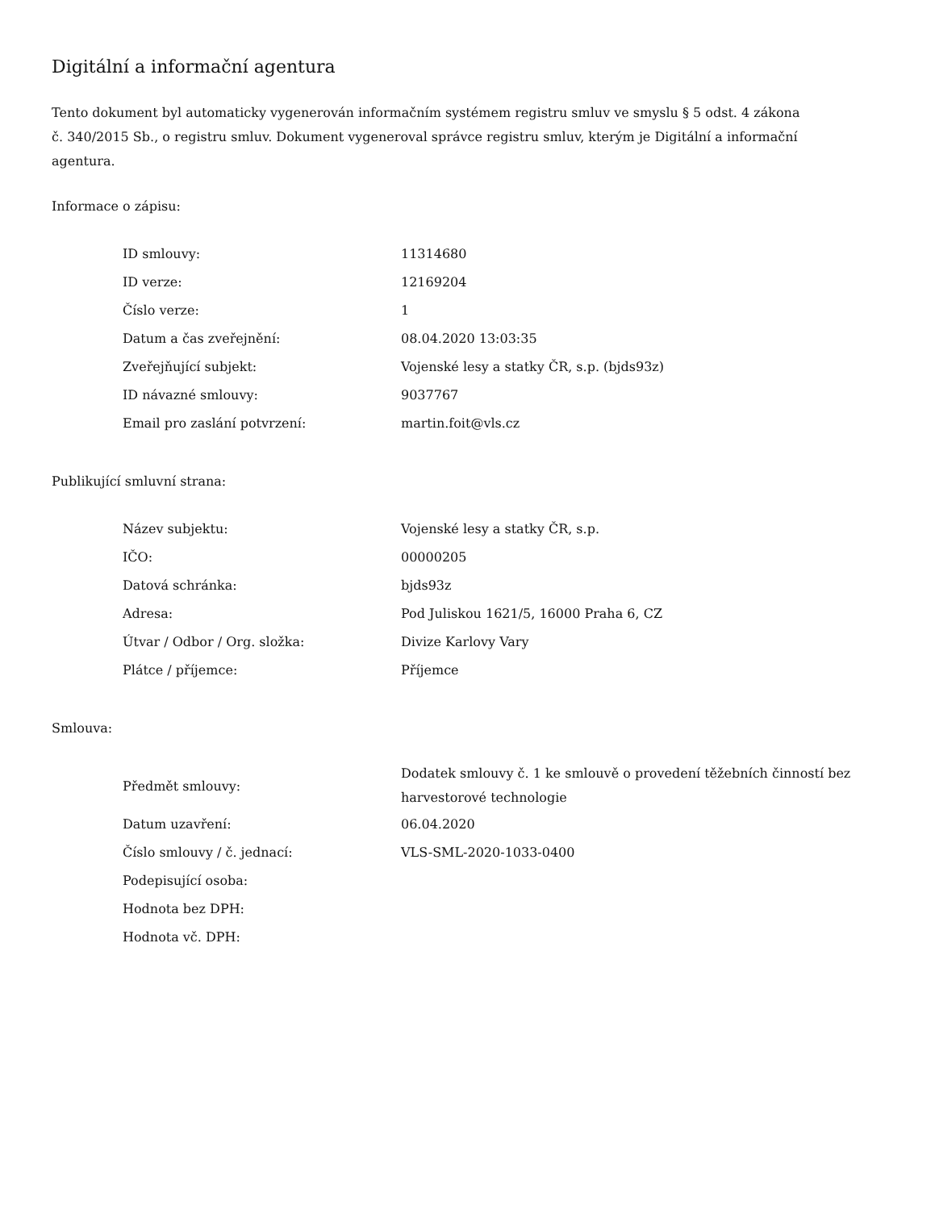Digitální a informační agentura
Tento dokument byl automaticky vygenerován informačním systémem registru smluv ve smyslu § 5 odst. 4 zákona
č. 340/2015 Sb., o registru smluv. Dokument vygeneroval správce registru smluv, kterým je Digitální a informační agentura.
Informace o zápisu:
| ID smlouvy: | 11314680 |
| ID verze: | 12169204 |
| Číslo verze: | 1 |
| Datum a čas zveřejnění: | 08.04.2020 13:03:35 |
| Zveřejňující subjekt: | Vojenské lesy a statky ČR, s.p. (bjds93z) |
| ID návazné smlouvy: | 9037767 |
| Email pro zaslání potvrzení: | martin.foit@vls.cz |
Publikující smluvní strana:
| Název subjektu: | Vojenské lesy a statky ČR, s.p. |
| IČO: | 00000205 |
| Datová schránka: | bjds93z |
| Adresa: | Pod Juliskou 1621/5, 16000 Praha 6, CZ |
| Útvar / Odbor / Org. složka: | Divize Karlovy Vary |
| Plátce / příjemce: | Příjemce |
Smlouva:
| Předmět smlouvy: | Dodatek smlouvy č. 1 ke smlouvě o provedení těžebních činností bez harvestorové technologie |
| Datum uzavření: | 06.04.2020 |
| Číslo smlouvy / č. jednací: | VLS-SML-2020-1033-0400 |
| Podepisující osoba: | |
| Hodnota bez DPH: | |
| Hodnota vč. DPH: | |